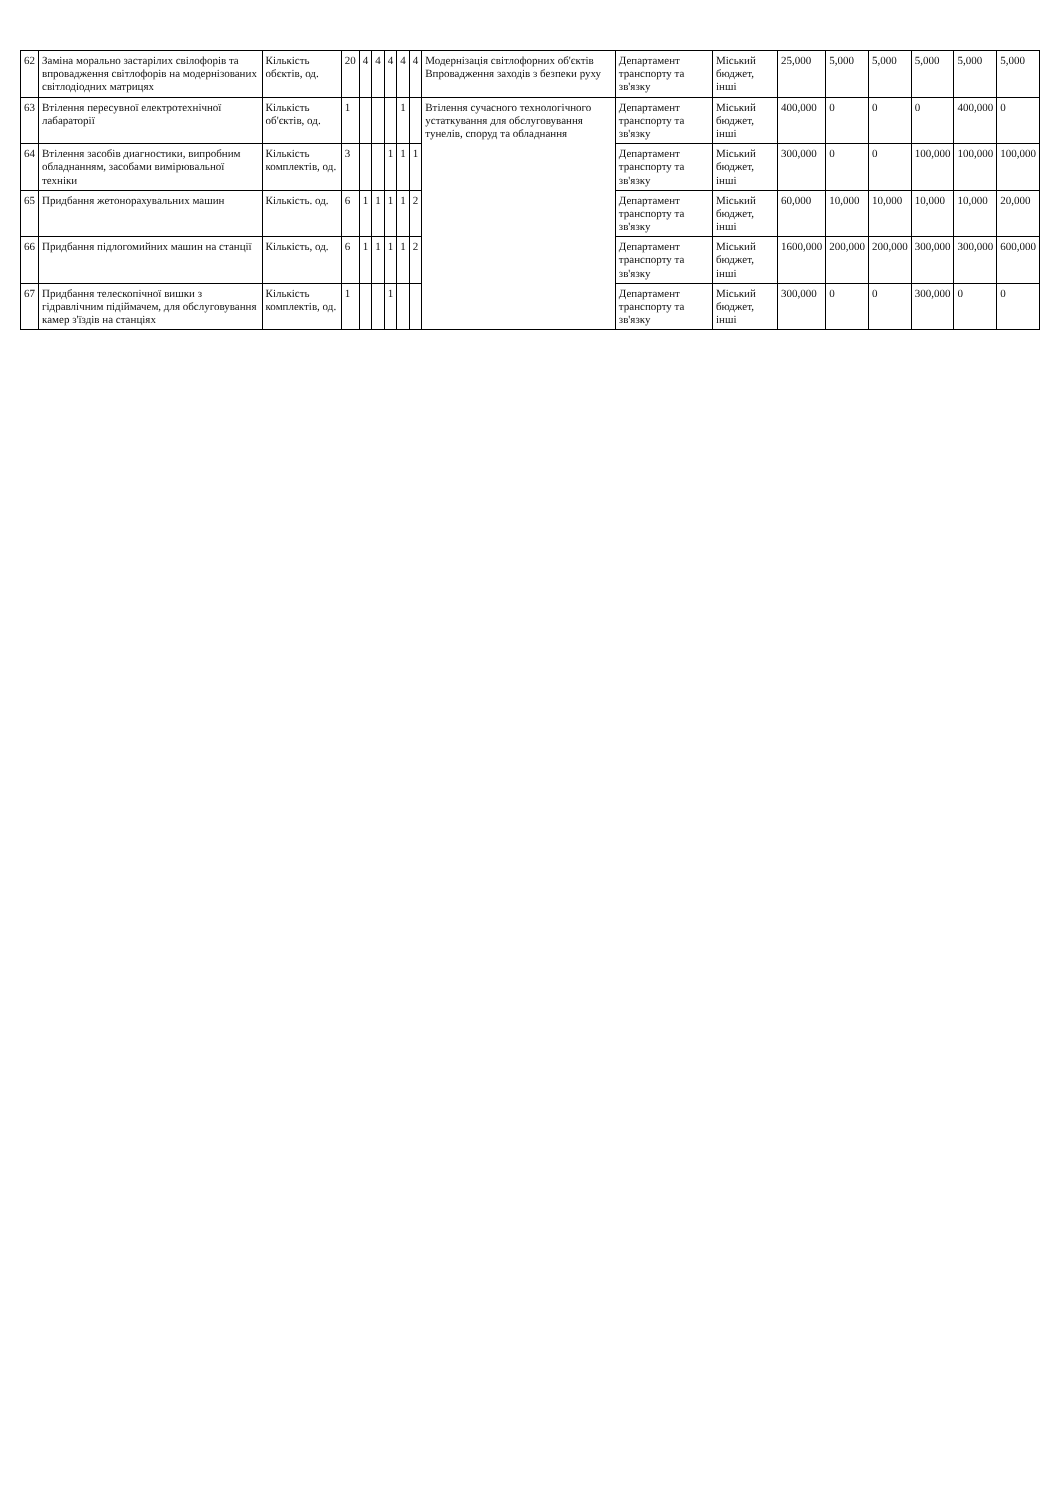| 62 | Заміна морально застарілих свілофорів та впровадження світлофорів на модернізованих світлодіодних матрицях | Кількість обєктів, од. | 20 | 4 | 4 | 4 | 4 | 4 | Модернізація світлофорних об'єктів Впровадження заходів з безпеки руху | Департамент транспорту та зв'язку | Міський бюджет, інші | 25,000 | 5,000 | 5,000 | 5,000 | 5,000 | 5,000 |
| 63 | Втілення пересувної електротехнічної лабараторії | Кількість об'єктів, од. | 1 | | | | 1 | | Втілення сучасного технологічного устаткування для обслуговування тунелів, споруд та обладнання | Департамент транспорту та зв'язку | Міський бюджет, інші | 400,000 | 0 | 0 | 0 | 400,000 | 0 |
| 64 | Втілення засобів диагностики, випробним обладнанням, засобами вимірювальної техніки | Кількість комплектів, од. | 3 | | | 1 | 1 | 1 | | Департамент транспорту та зв'язку | Міський бюджет, інші | 300,000 | 0 | 0 | 100,000 | 100,000 | 100,000 |
| 65 | Придбання жетонорахувальних машин | Кількість. од. | 6 | 1 | 1 | 1 | 1 | 2 | | Департамент транспорту та зв'язку | Міський бюджет, інші | 60,000 | 10,000 | 10,000 | 10,000 | 10,000 | 20,000 |
| 66 | Придбання підлогомийних машин на станції | Кількість, од. | 6 | 1 | 1 | 1 | 1 | 2 | | Департамент транспорту та зв'язку | Міський бюджет, інші | 1600,000 | 200,000 | 200,000 | 300,000 | 300,000 | 600,000 |
| 67 | Придбання телескопічної вишки з гідравлічним підіймачем, для обслуговування камер з'їздів на станціях | Кількість комплектів, од. | 1 | | | 1 | | | | Департамент транспорту та зв'язку | Міський бюджет, інші | 300,000 | 0 | 0 | 300,000 | 0 | 0 |